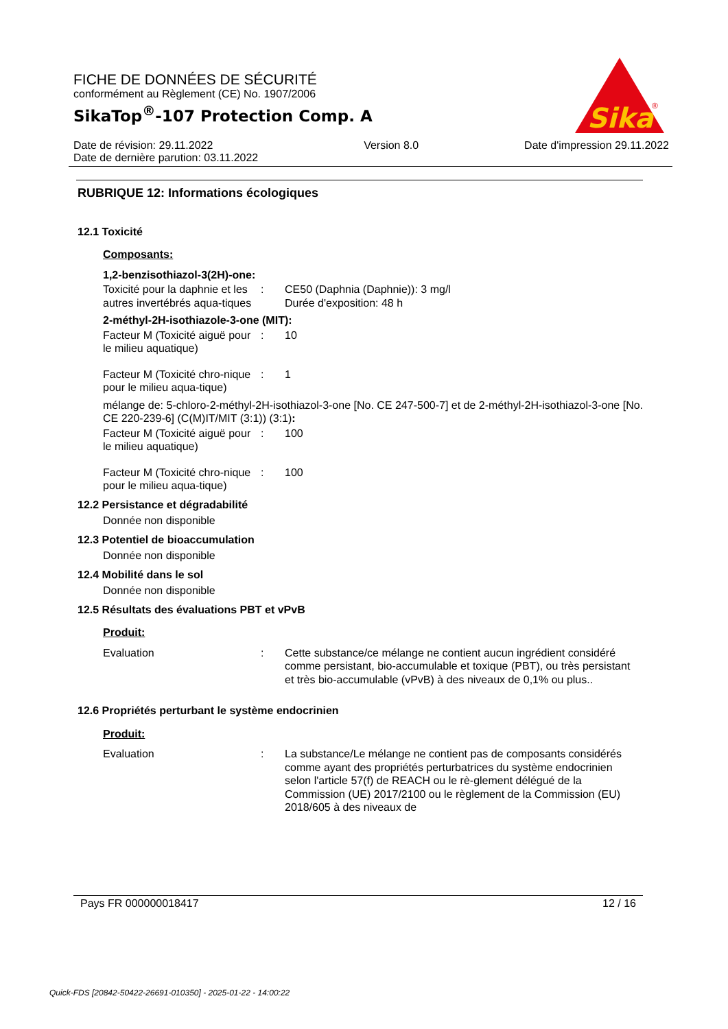FICHE DE DONNÉES DE SÉCURITÉ
conformément au Règlement (CE) No. 1907/2006
SikaTop<sup>®</sup>-107 Protection Comp. A
Sika
®
Date de révision: 29.11.2022
Date de dernière parution: 03.11.2022
Version 8.0 Date d'impression 29.11.2022
RUBRIQUE 12: Informations écologiques
12.1 Toxicité
Composants:
1,2-benzisothiazol-3(2H)-one:
Toxicité pour la daphnie et les autres invertébrés aqua-tiques
: CE50 (Daphnia (Daphnie)): 3 mg/l
Durée d'exposition: 48 h
2-méthyl-2H-isothiazole-3-one (MIT):
Facteur M (Toxicité aiguë pour le milieu aquatique)
: 10
Facteur M (Toxicité chro-nique pour le milieu aqua-tique)
: 1
mélange de: 5-chloro-2-méthyl-2H-isothiazol-3-one [No. CE 247-500-7] et de 2-méthyl-2H-isothiazol-3-one [No. CE 220-239-6] (C(M)IT/MIT (3:1)) (3:1):
Facteur M (Toxicité aiguë pour le milieu aquatique)
: 100
Facteur M (Toxicité chro-nique pour le milieu aqua-tique)
: 100
12.2 Persistance et dégradabilité
Donnée non disponible
12.3 Potentiel de bioaccumulation
Donnée non disponible
12.4 Mobilité dans le sol
Donnée non disponible
12.5 Résultats des évaluations PBT et vPvB
Produit:
Evaluation : Cette substance/ce mélange ne contient aucun ingrédient considéré comme persistant, bio-accumulable et toxique (PBT), ou très persistant et très bio-accumulable (vPvB) à des niveaux de 0,1% ou plus..
12.6 Propriétés perturbant le système endocrinien
Produit:
Evaluation : La substance/Le mélange ne contient pas de composants considérés comme ayant des propriétés perturbatrices du système endocrinien selon l'article 57(f) de REACH ou le rè-glement délégué de la Commission (UE) 2017/2100 ou le règlement de la Commission (EU) 2018/605 à des niveaux de
Pays FR 000000018417 12 / 16
Quick-FDS [20842-50422-26691-010350] - 2025-01-22 - 14:00:22